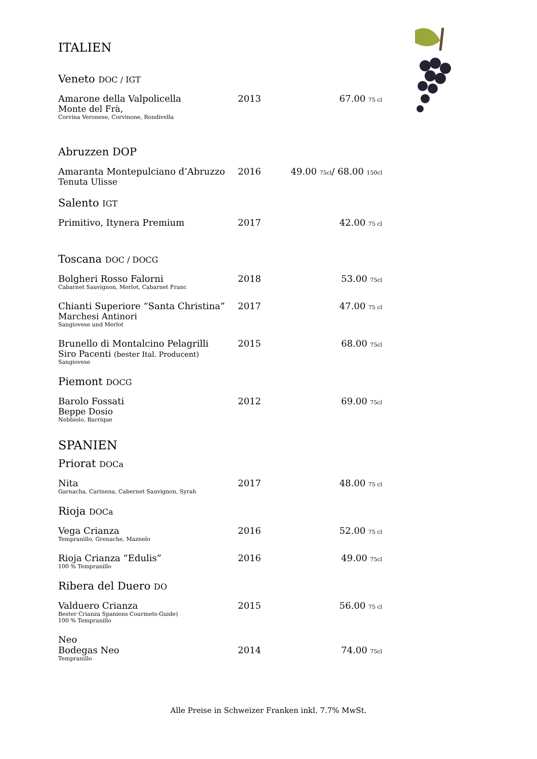ITALIEN
Veneto DOC / IGT
Amarone della Valpolicella
Monte del Frà,
Corvina Veronese, Corvinone, Rondivella
2013 67.00 75 cl
Abruzzen DOP
Amaranta Montepulciano d’Abruzzo
Tenuta Ulisse
2016 49.00 75cl/ 68.00 150cl
Salento IGT
Primitivo, Itynera Premium 2017 42.00 75 cl
Toscana DOC / DOCG
Bolgheri Rosso Falorni
Cabarnet Sauvignon, Merlot, Cabarnet Franc
2018 53.00 75cl
Chianti Superiore “Santa Christina”
Marchesi Antinori
Sangiovese und Merlot
2017 47.00 75 cl
Brunello di Montalcino Pelagrilli
Siro Pacenti (bester Ital. Producent)
Sangiovese
2015 68.00 75cl
Piemont DOCG
Barolo Fossati
Beppe Dosio
Nebbiolo, Barrique
2012 69.00 75cl
SPANIEN
Priorat DOCa
Nita
Garnacha, Carinena, Cabernet Sauvignon, Syrah
2017 48.00 75 cl
Rioja DOCa
Vega Crianza
Tempranillo, Grenache, Maznelo
2016 52.00 75 cl
Rioja Crianza “Edulis”
100 % Tempranillo
2016 49.00 75cl
Ribera del Duero DO
Valduero Crianza
Bester Crianza Spaniens Courmets-Guide)
100 % Tempranillo
2015 56.00 75 cl
Neo
Bodegas Neo
Tempranillo
2014
74.00 75cl
Alle Preise in Schweizer Franken inkl. 7.7% MwSt.